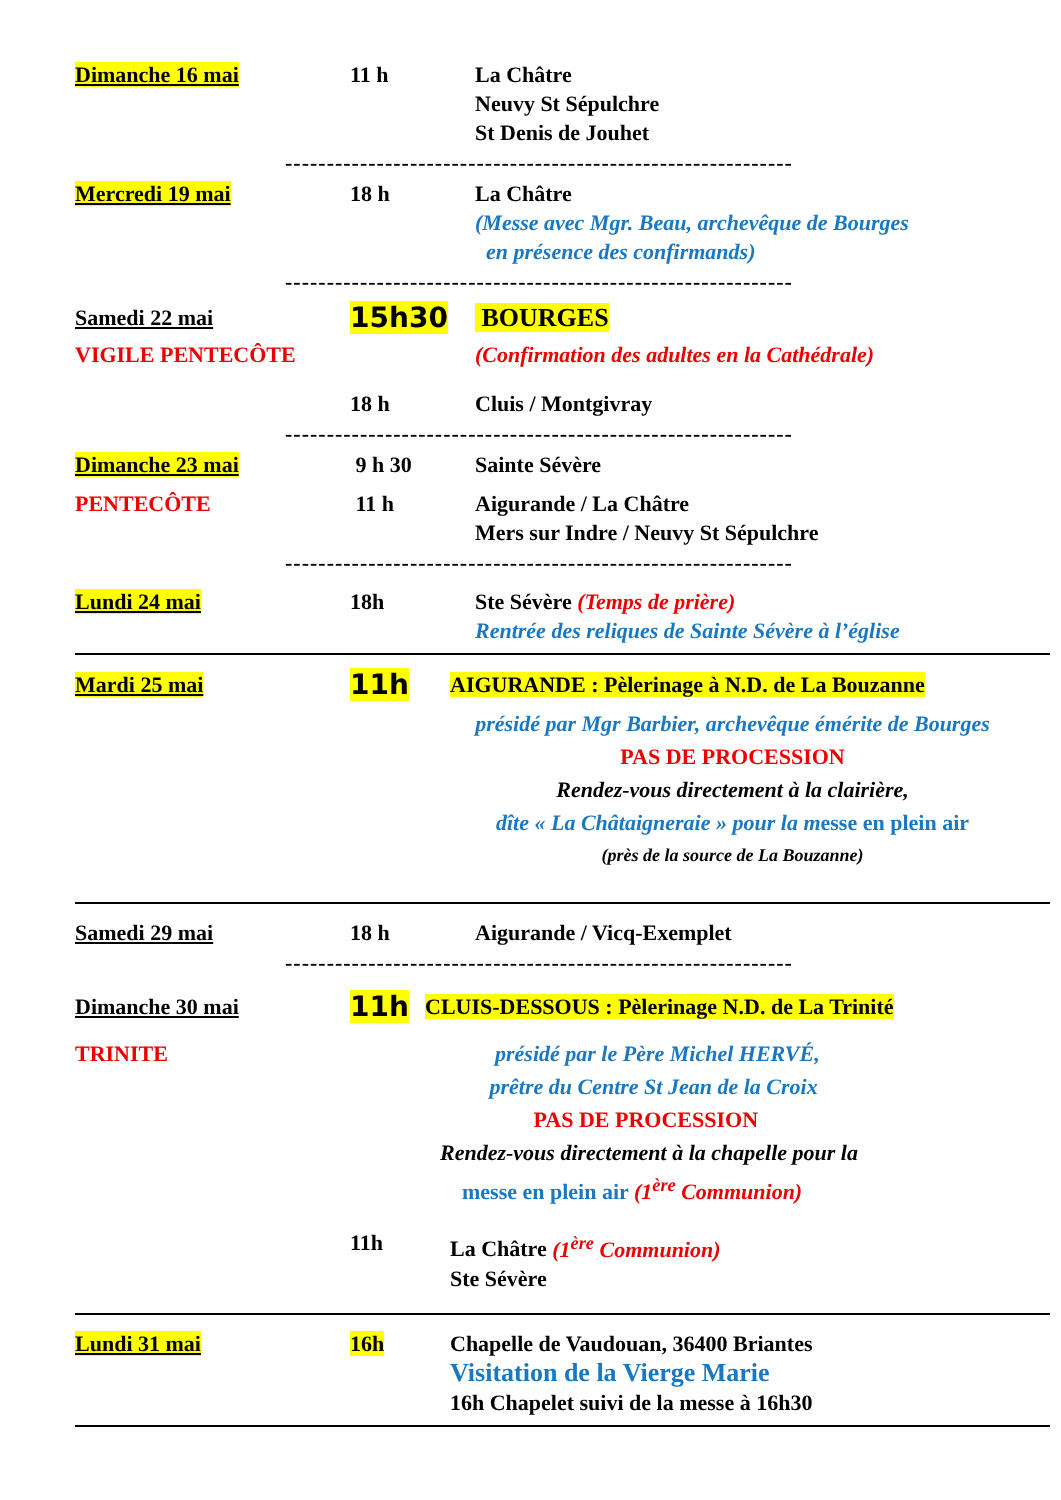Dimanche 16 mai 11 h La Châtre
Neuvy St Sépulchre
St Denis de Jouhet
-------------------------------------------------------------
Mercredi 19 mai 18 h La Châtre
(Messe avec Mgr. Beau, archevêque de Bourges
en présence des confirmands)
-------------------------------------------------------------
Samedi 22 mai
15h30 BOURGES
VIGILE PENTECÔTE (Confirmation des adultes en la Cathédrale)
18 h Cluis / Montgivray
-------------------------------------------------------------
Dimanche 23 mai 9 h 30 Sainte Sévère
PENTECÔTE 11 h Aigurande / La Châtre
Mers sur Indre / Neuvy St Sépulchre
-------------------------------------------------------------
Lundi 24 mai 18h Ste Sévère (Temps de prière)
Rentrée des reliques de Sainte Sévère à l’église
Mardi 25 mai
11h
AIGURANDE : Pèlerinage à N.D. de La Bouzanne
présidé par Mgr Barbier, archevêque émérite de Bourges
PAS DE PROCESSION
Rendez-vous directement à la clairière,
dîte « La Châtaigneraie » pour la messe en plein air
(près de la source de La Bouzanne)
Samedi 29 mai 18 h Aigurande / Vicq-Exemplet
-------------------------------------------------------------
Dimanche 30 mai
11h
CLUIS-DESSOUS : Pèlerinage N.D. de La Trinité
TRINITE présidé par le Père Michel HERVÉ,
prêtre du Centre St Jean de la Croix
PAS DE PROCESSION
Rendez-vous directement à la chapelle pour la
messe en plein air (1<sup>ère</sup> Communion)
11h La Châtre (1<sup>ère</sup> Communion)
Ste Sévère
Lundi 31 mai 16h Chapelle de Vaudouan, 36400 Briantes
Visitation de la Vierge Marie
16h Chapelet suivi de la messe à 16h30